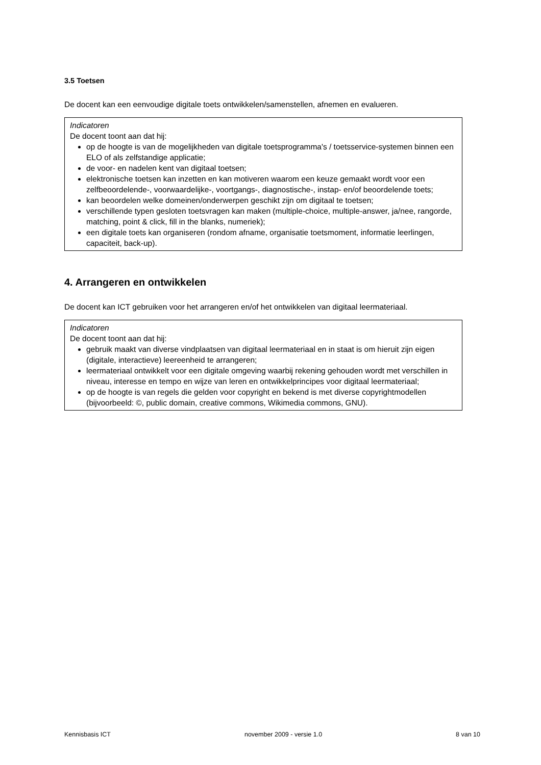3.5 Toetsen
De docent kan een eenvoudige digitale toets ontwikkelen/samenstellen, afnemen en evalueren.
Indicatoren
De docent toont aan dat hij:
op de hoogte is van de mogelijkheden van digitale toetsprogramma's / toetsservice-systemen binnen een ELO of als zelfstandige applicatie;
de voor- en nadelen kent van digitaal toetsen;
elektronische toetsen kan inzetten en kan motiveren waarom een keuze gemaakt wordt voor een zelfbeoordelende-, voorwaardelijke-, voortgangs-, diagnostische-, instap- en/of beoordelende toets;
kan beoordelen welke domeinen/onderwerpen geschikt zijn om digitaal te toetsen;
verschillende typen gesloten toetsvragen kan maken (multiple-choice, multiple-answer, ja/nee, rangorde, matching, point & click, fill in the blanks, numeriek);
een digitale toets kan organiseren (rondom afname, organisatie toetsmoment, informatie leerlingen, capaciteit, back-up).
4. Arrangeren en ontwikkelen
De docent kan ICT gebruiken voor het arrangeren en/of het ontwikkelen van digitaal leermateriaal.
Indicatoren
De docent toont aan dat hij:
gebruik maakt van diverse vindplaatsen van digitaal leermateriaal en in staat is om hieruit zijn eigen (digitale, interactieve) leereenheid te arrangeren;
leermateriaal ontwikkelt voor een digitale omgeving waarbij rekening gehouden wordt met verschillen in niveau, interesse en tempo en wijze van leren en ontwikkelprincipes voor digitaal leermateriaal;
op de hoogte is van regels die gelden voor copyright en bekend is met diverse copyrightmodellen (bijvoorbeeld: ©, public domain, creative commons, Wikimedia commons, GNU).
Kennisbasis ICT november 2009 - versie 1.0 8 van 10